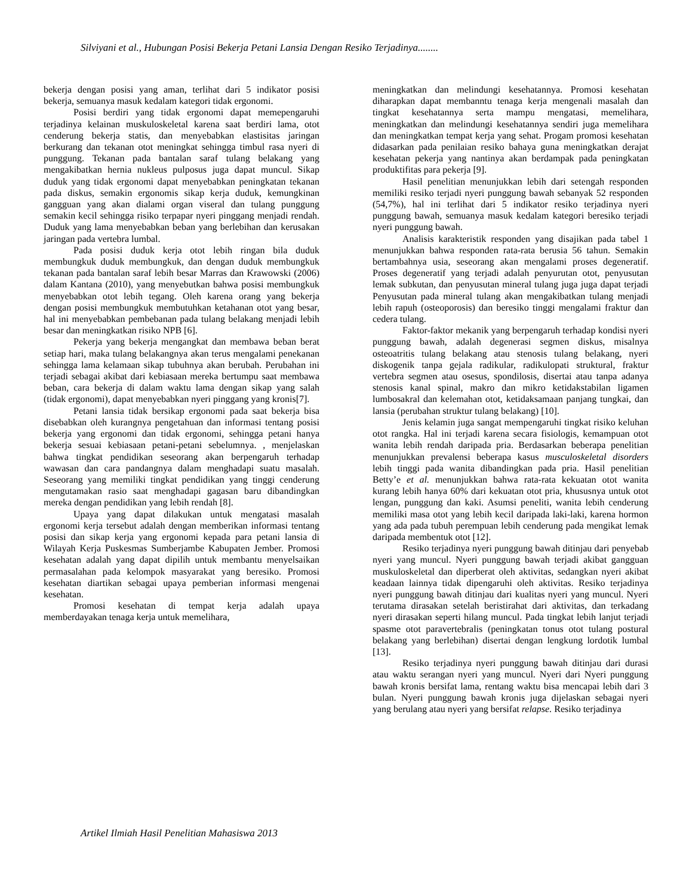Silviyani et al., Hubungan Posisi Bekerja Petani Lansia Dengan Resiko Terjadinya........
bekerja dengan posisi yang aman, terlihat dari 5 indikator posisi bekerja, semuanya masuk kedalam kategori tidak ergonomi.
Posisi berdiri yang tidak ergonomi dapat memepengaruhi terjadinya kelainan muskuloskeletal karena saat berdiri lama, otot cenderung bekerja statis, dan menyebabkan elastisitas jaringan berkurang dan tekanan otot meningkat sehingga timbul rasa nyeri di punggung. Tekanan pada bantalan saraf tulang belakang yang mengakibatkan hernia nukleus pulposus juga dapat muncul. Sikap duduk yang tidak ergonomi dapat menyebabkan peningkatan tekanan pada diskus, semakin ergonomis sikap kerja duduk, kemungkinan gangguan yang akan dialami organ viseral dan tulang punggung semakin kecil sehingga risiko terpapar nyeri pinggang menjadi rendah. Duduk yang lama menyebabkan beban yang berlebihan dan kerusakan jaringan pada vertebra lumbal.
Pada posisi duduk kerja otot lebih ringan bila duduk membungkuk duduk membungkuk, dan dengan duduk membungkuk tekanan pada bantalan saraf lebih besar Marras dan Krawowski (2006) dalam Kantana (2010), yang menyebutkan bahwa posisi membungkuk menyebabkan otot lebih tegang. Oleh karena orang yang bekerja dengan posisi membungkuk membutuhkan ketahanan otot yang besar, hal ini menyebabkan pembebanan pada tulang belakang menjadi lebih besar dan meningkatkan risiko NPB [6].
Pekerja yang bekerja mengangkat dan membawa beban berat setiap hari, maka tulang belakangnya akan terus mengalami penekanan sehingga lama kelamaan sikap tubuhnya akan berubah. Perubahan ini terjadi sebagai akibat dari kebiasaan mereka bertumpu saat membawa beban, cara bekerja di dalam waktu lama dengan sikap yang salah (tidak ergonomi), dapat menyebabkan nyeri pinggang yang kronis[7].
Petani lansia tidak bersikap ergonomi pada saat bekerja bisa disebabkan oleh kurangnya pengetahuan dan informasi tentang posisi bekerja yang ergonomi dan tidak ergonomi, sehingga petani hanya bekerja sesuai kebiasaan petani-petani sebelumnya. , menjelaskan bahwa tingkat pendidikan seseorang akan berpengaruh terhadap wawasan dan cara pandangnya dalam menghadapi suatu masalah. Seseorang yang memiliki tingkat pendidikan yang tinggi cenderung mengutamakan rasio saat menghadapi gagasan baru dibandingkan mereka dengan pendidikan yang lebih rendah [8].
Upaya yang dapat dilakukan untuk mengatasi masalah ergonomi kerja tersebut adalah dengan memberikan informasi tentang posisi dan sikap kerja yang ergonomi kepada para petani lansia di Wilayah Kerja Puskesmas Sumberjambe Kabupaten Jember. Promosi kesehatan adalah yang dapat dipilih untuk membantu menyelsaikan permasalahan pada kelompok masyarakat yang beresiko. Promosi kesehatan diartikan sebagai upaya pemberian informasi mengenai kesehatan.
Promosi kesehatan di tempat kerja adalah upaya memberdayakan tenaga kerja untuk memelihara,
meningkatkan dan melindungi kesehatannya. Promosi kesehatan diharapkan dapat membanntu tenaga kerja mengenali masalah dan tingkat kesehatannya serta mampu mengatasi, memelihara, meningkatkan dan melindungi kesehatannya sendiri juga memelihara dan meningkatkan tempat kerja yang sehat. Progam promosi kesehatan didasarkan pada penilaian resiko bahaya guna meningkatkan derajat kesehatan pekerja yang nantinya akan berdampak pada peningkatan produktifitas para pekerja [9].
Hasil penelitian menunjukkan lebih dari setengah responden memiliki resiko terjadi nyeri punggung bawah sebanyak 52 responden (54,7%), hal ini terlihat dari 5 indikator resiko terjadinya nyeri punggung bawah, semuanya masuk kedalam kategori beresiko terjadi nyeri punggung bawah.
Analisis karakteristik responden yang disajikan pada tabel 1 menunjukkan bahwa responden rata-rata berusia 56 tahun. Semakin bertambahnya usia, seseorang akan mengalami proses degeneratif. Proses degeneratif yang terjadi adalah penyurutan otot, penyusutan lemak subkutan, dan penyusutan mineral tulang juga juga dapat terjadi Penyusutan pada mineral tulang akan mengakibatkan tulang menjadi lebih rapuh (osteoporosis) dan beresiko tinggi mengalami fraktur dan cedera tulang.
Faktor-faktor mekanik yang berpengaruh terhadap kondisi nyeri punggung bawah, adalah degenerasi segmen diskus, misalnya osteoatritis tulang belakang atau stenosis tulang belakang, nyeri diskogenik tanpa gejala radikular, radikulopati struktural, fraktur vertebra segmen atau osesus, spondilosis, disertai atau tanpa adanya stenosis kanal spinal, makro dan mikro ketidakstabilan ligamen lumbosakral dan kelemahan otot, ketidaksamaan panjang tungkai, dan lansia (perubahan struktur tulang belakang) [10].
Jenis kelamin juga sangat mempengaruhi tingkat risiko keluhan otot rangka. Hal ini terjadi karena secara fisiologis, kemampuan otot wanita lebih rendah daripada pria. Berdasarkan beberapa penelitian menunjukkan prevalensi beberapa kasus musculoskeletal disorders lebih tinggi pada wanita dibandingkan pada pria. Hasil penelitian Betty’e et al. menunjukkan bahwa rata-rata kekuatan otot wanita kurang lebih hanya 60% dari kekuatan otot pria, khususnya untuk otot lengan, punggung dan kaki. Asumsi peneliti, wanita lebih cenderung memiliki masa otot yang lebih kecil daripada laki-laki, karena hormon yang ada pada tubuh perempuan lebih cenderung pada mengikat lemak daripada membentuk otot [12].
Resiko terjadinya nyeri punggung bawah ditinjau dari penyebab nyeri yang muncul. Nyeri punggung bawah terjadi akibat gangguan muskuloskeletal dan diperberat oleh aktivitas, sedangkan nyeri akibat keadaan lainnya tidak dipengaruhi oleh aktivitas. Resiko terjadinya nyeri punggung bawah ditinjau dari kualitas nyeri yang muncul. Nyeri terutama dirasakan setelah beristirahat dari aktivitas, dan terkadang nyeri dirasakan seperti hilang muncul. Pada tingkat lebih lanjut terjadi spasme otot paravertebralis (peningkatan tonus otot tulang postural belakang yang berlebihan) disertai dengan lengkung lordotik lumbal [13].
Resiko terjadinya nyeri punggung bawah ditinjau dari durasi atau waktu serangan nyeri yang muncul. Nyeri dari Nyeri punggung bawah kronis bersifat lama, rentang waktu bisa mencapai lebih dari 3 bulan. Nyeri punggung bawah kronis juga dijelaskan sebagai nyeri yang berulang atau nyeri yang bersifat relapse. Resiko terjadinya
Artikel Ilmiah Hasil Penelitian Mahasiswa 2013